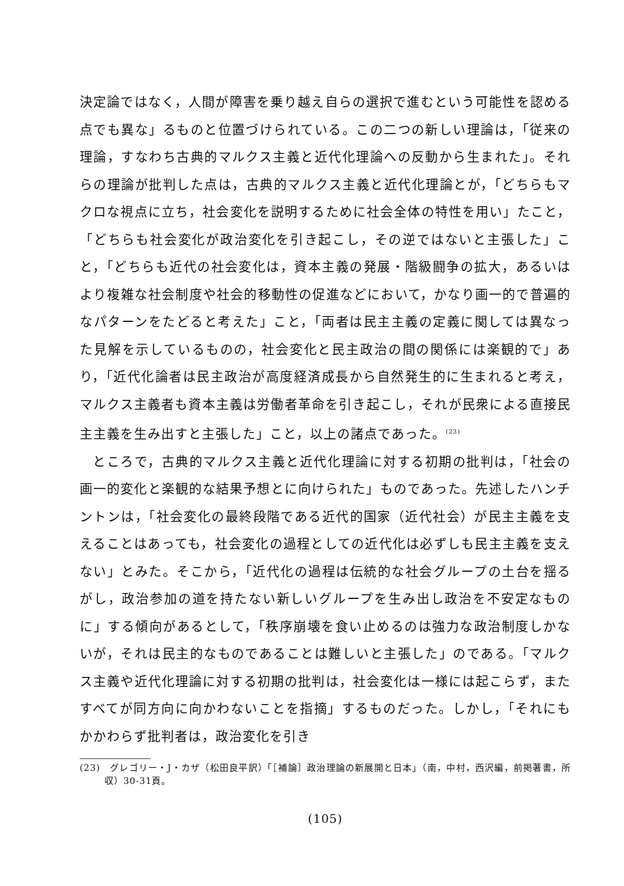決定論ではなく，人間が障害を乗り越え自らの選択で進むという可能性を認める点でも異な」るものと位置づけられている。この二つの新しい理論は，「従来の理論，すなわち古典的マルクス主義と近代化理論への反動から生まれた」。それらの理論が批判した点は，古典的マルクス主義と近代化理論とが，「どちらもマクロな視点に立ち，社会変化を説明するために社会全体の特性を用い」たこと，「どちらも社会変化が政治変化を引き起こし，その逆ではないと主張した」こと，「どちらも近代の社会変化は，資本主義の発展・階級闘争の拡大，あるいはより複雑な社会制度や社会的移動性の促進などにおいて，かなり画一的で普遍的なパターンをたどると考えた」こと，「両者は民主主義の定義に関しては異なった見解を示しているものの，社会変化と民主政治の間の関係には楽観的で」あり，「近代化論者は民主政治が高度経済成長から自然発生的に生まれると考え，マルクス主義者も資本主義は労働者革命を引き起こし，それが民衆による直接民主主義を生み出すと主張した」こと，以上の諸点であった。<sup>(23)</sup>
ところで，古典的マルクス主義と近代化理論に対する初期の批判は，「社会の画一的変化と楽観的な結果予想とに向けられた」ものであった。先述したハンチントンは，「社会変化の最終段階である近代的国家（近代社会）が民主主義を支えることはあっても，社会変化の過程としての近代化は必ずしも民主主義を支えない」とみた。そこから，「近代化の過程は伝統的な社会グループの土台を揺るがし，政治参加の道を持たない新しいグループを生み出し政治を不安定なものに」する傾向があるとして，「秩序崩壊を食い止めるのは強力な政治制度しかないが，それは民主的なものであることは難しいと主張した」のである。「マルクス主義や近代化理論に対する初期の批判は，社会変化は一様には起こらず，またすべてが同方向に向かわないことを指摘」するものだった。しかし，「それにもかかわらず批判者は，政治変化を引き
(23)　グレゴリー・J・カザ（松田良平訳）「［補論］政治理論の新展開と日本」（南，中村，西沢編，前掲著書，所収）30-31頁。
(105)